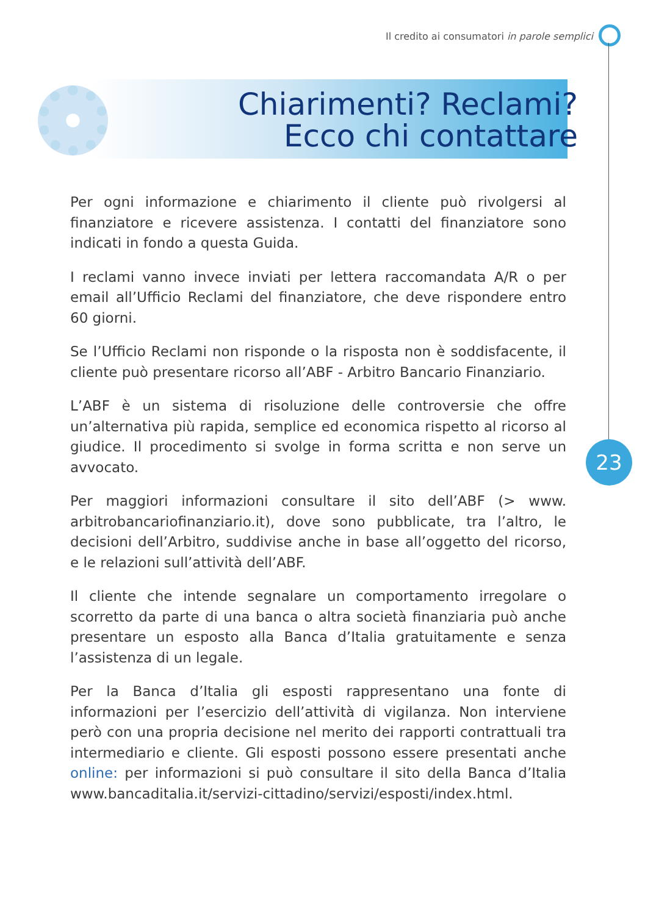Il credito ai consumatori in parole semplici
Chiarimenti? Reclami?
Ecco chi contattare
Per ogni informazione e chiarimento il cliente può rivolgersi al finanziatore e ricevere assistenza. I contatti del finanziatore sono indicati in fondo a questa Guida.
I reclami vanno invece inviati per lettera raccomandata A/R o per email all’Ufficio Reclami del finanziatore, che deve rispondere entro 60 giorni.
Se l’Ufficio Reclami non risponde o la risposta non è soddisfacente, il cliente può presentare ricorso all’ABF - Arbitro Bancario Finanziario.
L’ABF è un sistema di risoluzione delle controversie che offre un’alternativa più rapida, semplice ed economica rispetto al ricorso al giudice. Il procedimento si svolge in forma scritta e non serve un avvocato.
Per maggiori informazioni consultare il sito dell’ABF (> www. arbitrobancariofinanziario.it), dove sono pubblicate, tra l’altro, le decisioni dell’Arbitro, suddivise anche in base all’oggetto del ricorso, e le relazioni sull’attività dell’ABF.
Il cliente che intende segnalare un comportamento irregolare o scorretto da parte di una banca o altra società finanziaria può anche presentare un esposto alla Banca d’Italia gratuitamente e senza l’assistenza di un legale.
Per la Banca d’Italia gli esposti rappresentano una fonte di informazioni per l’esercizio dell’attività di vigilanza. Non interviene però con una propria decisione nel merito dei rapporti contrattuali tra intermediario e cliente. Gli esposti possono essere presentati anche online: per informazioni si può consultare il sito della Banca d’Italia www.bancaditalia.it/servizi-cittadino/servizi/esposti/index.html.
23